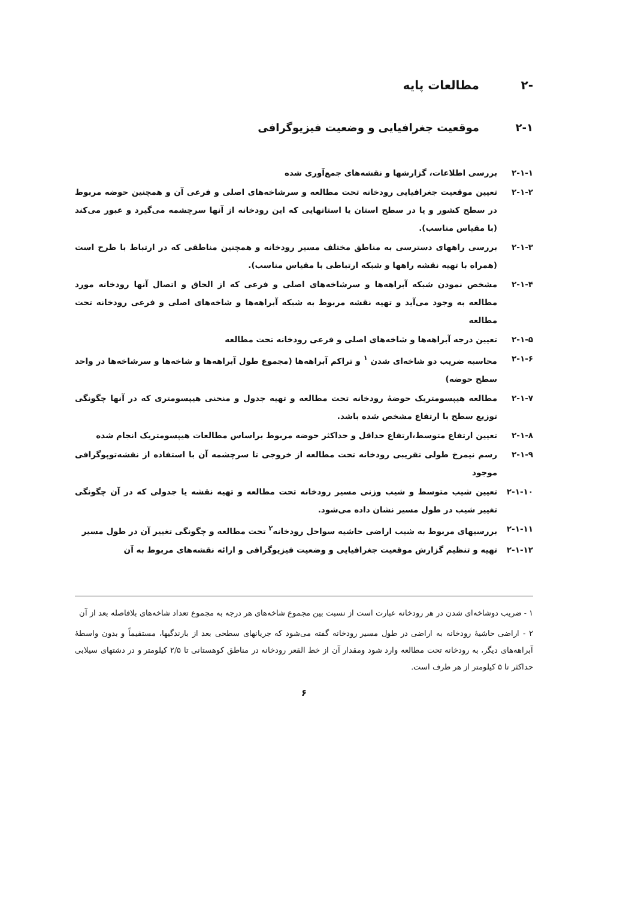-۲ مطالعات پایه
۲-۱ موقعیت جغرافیایی و وضعیت فیزیوگرافی
۲-۱-۱ بررسی اطلاعات، گزارشها و نقشه‌های جمع‌آوری شده
۲-۱-۲ تعیین موقعیت جغرافیایی رودخانه تحت مطالعه و سرشاخه‌های اصلی و فرعی آن و همچنین حوضه مربوط در سطح کشور و یا در سطح استان یا استانهایی که این رودخانه از آنها سرچشمه می‌گیرد و عبور می‌کند (با مقیاس مناسب).
۲-۱-۳ بررسی راههای دسترسی به مناطق مختلف مسیر رودخانه و همچنین مناطقی که در ارتباط با طرح است (همراه با تهیه نقشه راهها و شبکه ارتباطی با مقیاس مناسب).
۲-۱-۴ مشخص نمودن شبکه آبراهه‌ها و سرشاخه‌های اصلی و فرعی که از الحاق و اتصال آنها رودخانه مورد مطالعه به وجود می‌آید و تهیه نقشه مربوط به شبکه آبراهه‌ها و شاخه‌های اصلی و فرعی رودخانه تحت مطالعه
۲-۱-۵ تعیین درجه آبراهه‌ها و شاخه‌های اصلی و فرعی رودخانه تحت مطالعه
۲-۱-۶ محاسبه ضریب دو شاخه‌ای شدن <sup>۱</sup> و تراکم آبراهه‌ها (مجموع طول آبراهه‌ها و شاخه‌ها و سرشاخه‌ها در واحد سطح حوضه)
۲-۱-۷ مطالعه هیپسومتریک حوضهٔ رودخانه تحت مطالعه و تهیه جدول و منحنی هیپسومتری که در آنها چگونگی توزیع سطح با ارتفاع مشخص شده باشد.
۲-۱-۸ تعیین ارتفاع متوسط،ارتفاع حداقل و حداکثر حوضه مربوط براساس مطالعات هیپسومتریک انجام شده
۲-۱-۹ رسم نیمرخ طولی تقریبی رودخانه تحت مطالعه از خروجی تا سرچشمه آن با استفاده از نقشه‌توپوگرافی موجود
۲-۱-۱۰ تعیین شیب متوسط و شیب وزنی مسیر رودخانه تحت مطالعه و تهیه نقشه یا جدولی که در آن چگونگی تغییر شیب در طول مسیر نشان داده می‌شود.
۲-۱-۱۱ بررسیهای مربوط به شیب اراضی حاشیه سواحل رودخانه<sup>۲</sup> تحت مطالعه و چگونگی تغییر آن در طول مسیر
۲-۱-۱۲ تهیه و تنظیم گزارش موقعیت جغرافیایی و وضعیت فیزیوگرافی و ارائه نقشه‌های مربوط به آن
۱ - ضریب دوشاخه‌ای شدن در هر رودخانه عبارت است از نسبت بین مجموع شاخه‌های هر درجه به مجموع تعداد شاخه‌های بلافاصله بعد از آن
۲ - اراضی حاشیهٔ رودخانه به اراضی در طول مسیر رودخانه گفته می‌شود که جریانهای سطحی بعد از بارندگیها، مستقیماً و بدون واسطهٔ آبراهه‌های دیگر، به رودخانه تحت مطالعه وارد شود ومقدار آن از خط القعر رودخانه در مناطق کوهستانی تا ۲/۵ کیلومتر و در دشتهای سیلابی حداکثر تا ۵ کیلومتر از هر طرف است.
۶